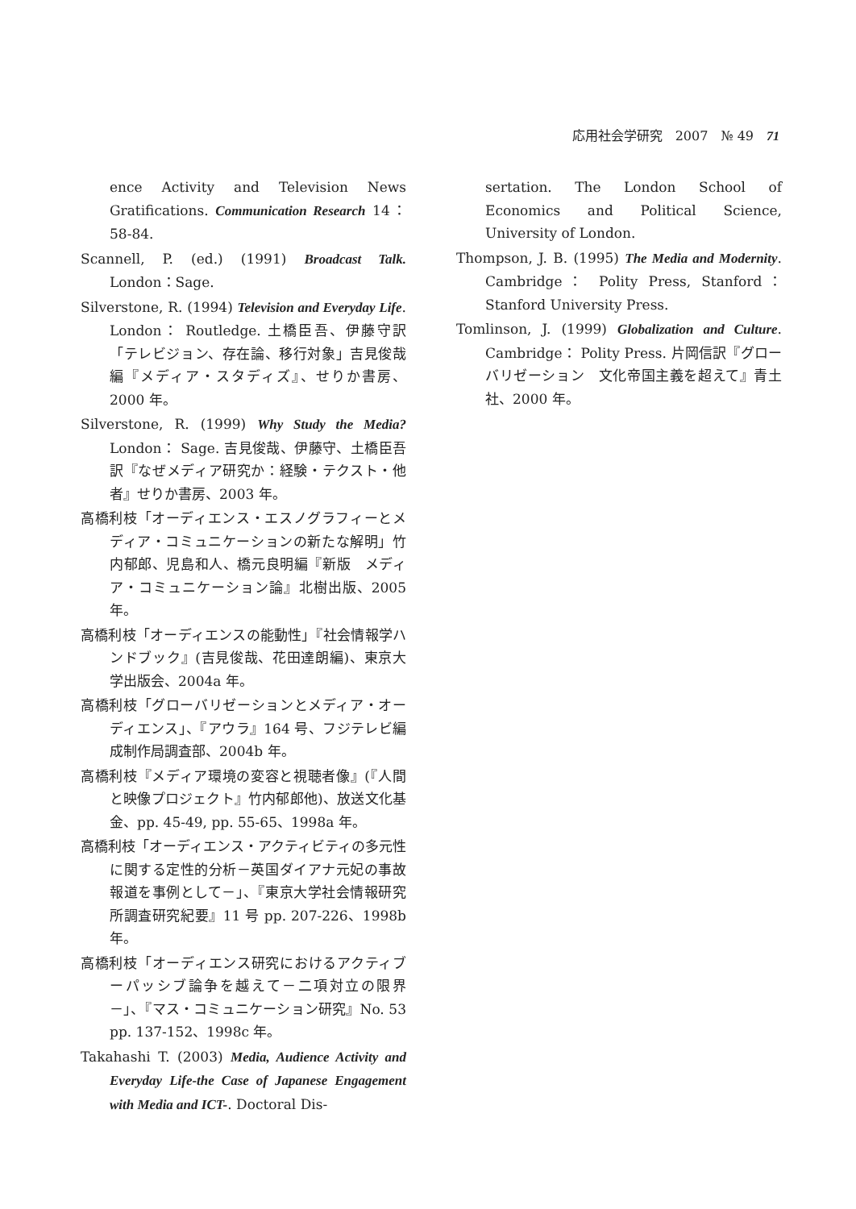応用社会学研究　2007　№ 49　71
ence Activity and Television News Gratifications. Communication Research 14：58-84.
Scannell, P. (ed.) (1991) Broadcast Talk. London：Sage.
Silverstone, R. (1994) Television and Everyday Life. London： Routledge. 土橋臣吾、伊藤守訳「テレビジョン、存在論、移行対象」吉見俊哉編『メディア・スタディズ』、せりか書房、2000 年。
Silverstone, R. (1999) Why Study the Media? London： Sage. 吉見俊哉、伊藤守、土橋臣吾訳『なぜメディア研究か：経験・テクスト・他者』せりか書房、2003 年。
高橋利枝「オーディエンス・エスノグラフィーとメディア・コミュニケーションの新たな解明」竹内郁郎、児島和人、橋元良明編『新版　メディア・コミュニケーション論』北樹出版、2005 年。
高橋利枝「オーディエンスの能動性」『社会情報学ハンドブック』(吉見俊哉、花田達朗編)、東京大学出版会、2004a 年。
高橋利枝「グローバリゼーションとメディア・オーディエンス」、『アウラ』164 号、フジテレビ編成制作局調査部、2004b 年。
高橋利枝『メディア環境の変容と視聴者像』(『人間と映像プロジェクト』竹内郁郎他)、放送文化基金、pp. 45-49, pp. 55-65、1998a 年。
高橋利枝「オーディエンス・アクティビティの多元性に関する定性的分析－英国ダイアナ元妃の事故報道を事例として－」、『東京大学社会情報研究所調査研究紀要』11 号 pp. 207-226、1998b 年。
高橋利枝「オーディエンス研究におけるアクティブーパッシブ論争を越えて－二項対立の限界－」、『マス・コミュニケーション研究』No. 53 pp. 137-152、1998c 年。
Takahashi T. (2003) Media, Audience Activity and Everyday Life-the Case of Japanese Engagement with Media and ICT-. Doctoral Dis-
sertation. The London School of Economics and Political Science, University of London.
Thompson, J. B. (1995) The Media and Modernity. Cambridge： Polity Press, Stanford： Stanford University Press.
Tomlinson, J. (1999) Globalization and Culture. Cambridge： Polity Press. 片岡信訳『グローバリゼーション　文化帝国主義を超えて』青土社、2000 年。